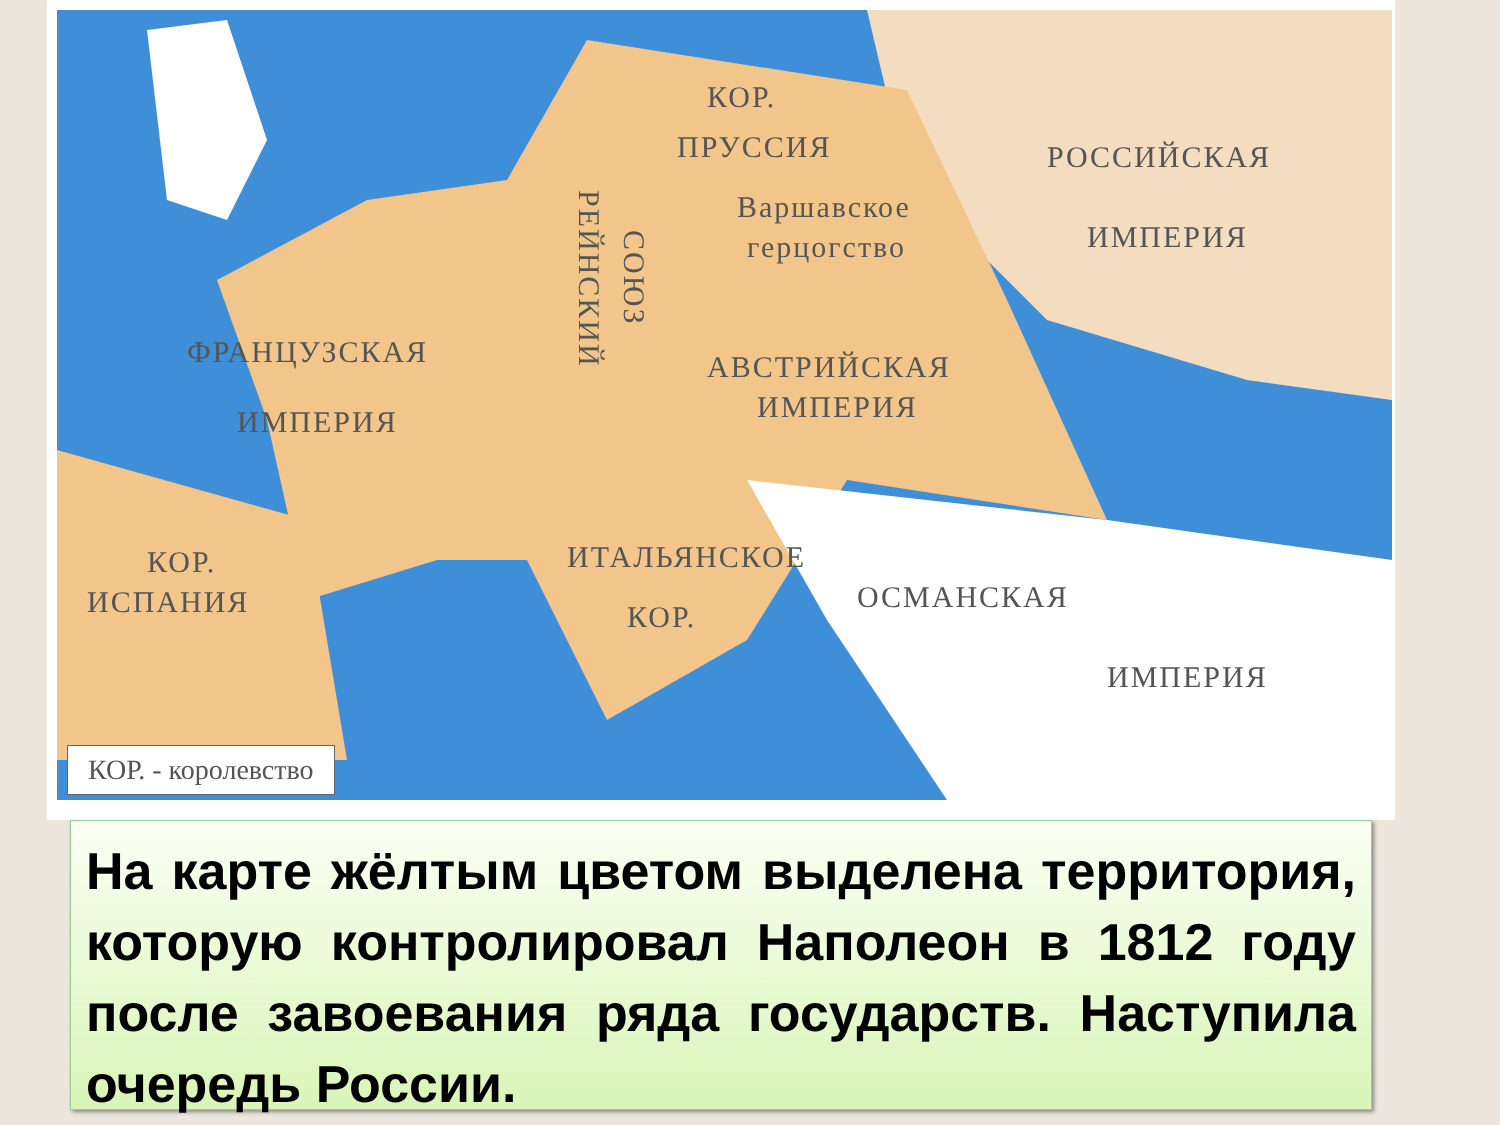КОР.
ПРУССИЯ РОССИЙСКАЯ
ИМПЕРИЯ
Варшавское
герцогство
РЕЙНСКИЙ
СОЮЗ
ФРАНЦУЗСКАЯ
ИМПЕРИЯ
АВСТРИЙСКАЯ
ИМПЕРИЯ
КОР.
ИСПАНИЯ
ИТАЛЬЯНСКОЕ
КОР.
ОСМАНСКАЯ
ИМПЕРИЯ
КОР. - королевство
На карте жёлтым цветом выделена территория, которую контролировал Наполеон в 1812 году после завоевания ряда государств. Наступила очередь России.